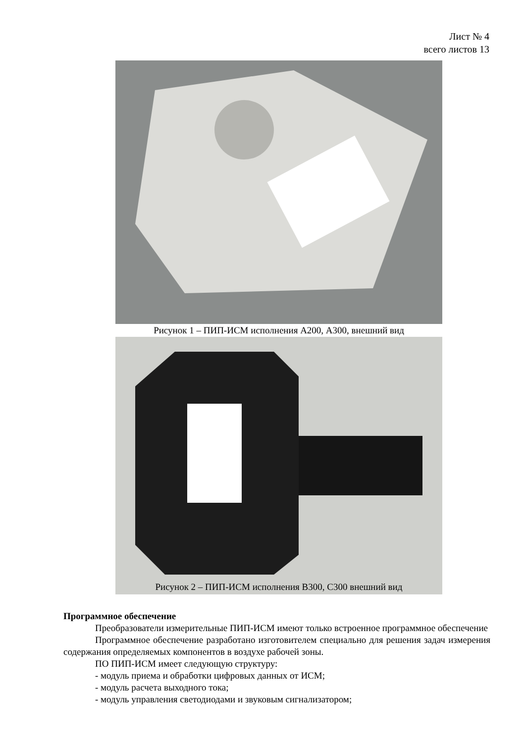Лист № 4
всего листов 13
Рисунок 1 – ПИП-ИСМ исполнения А200, А300, внешний вид
Рисунок 2 – ПИП-ИСМ исполнения В300, С300 внешний вид
Программное обеспечение
Преобразователи измерительные ПИП-ИСМ имеют только встроенное программное обеспечение
Программное обеспечение разработано изготовителем специально для решения задач измерения содержания определяемых компонентов в воздухе рабочей зоны.
ПО ПИП-ИСМ имеет следующую структуру:
- модуль приема и обработки цифровых данных от ИСМ;
- модуль расчета выходного тока;
- модуль управления светодиодами и звуковым сигнализатором;